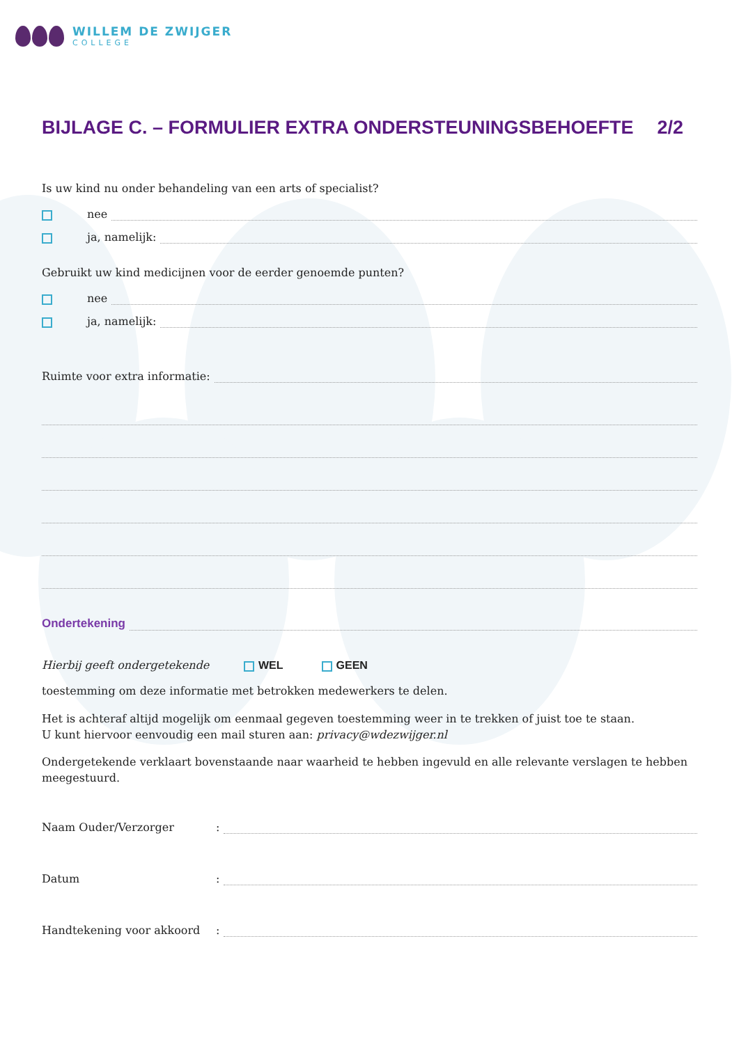WILLEM DE ZWIJGER
COLLEGE
BIJLAGE C. – FORMULIER EXTRA ONDERSTEUNINGSBEHOEFTE 2/2
Is uw kind nu onder behandeling van een arts of specialist?
nee
ja, namelijk:
Gebruikt uw kind medicijnen voor de eerder genoemde punten?
nee
ja, namelijk:
Ruimte voor extra informatie:
Ondertekening
Hierbij geeft ondergetekende WEL GEEN
toestemming om deze informatie met betrokken medewerkers te delen.
Het is achteraf altijd mogelijk om eenmaal gegeven toestemming weer in te trekken of juist toe te staan.
U kunt hiervoor eenvoudig een mail sturen aan: privacy@wdezwijger.nl
Ondergetekende verklaart bovenstaande naar waarheid te hebben ingevuld en alle relevante verslagen te hebben meegestuurd.
Naam Ouder/Verzorger:
Datum:
Handtekening voor akkoord: